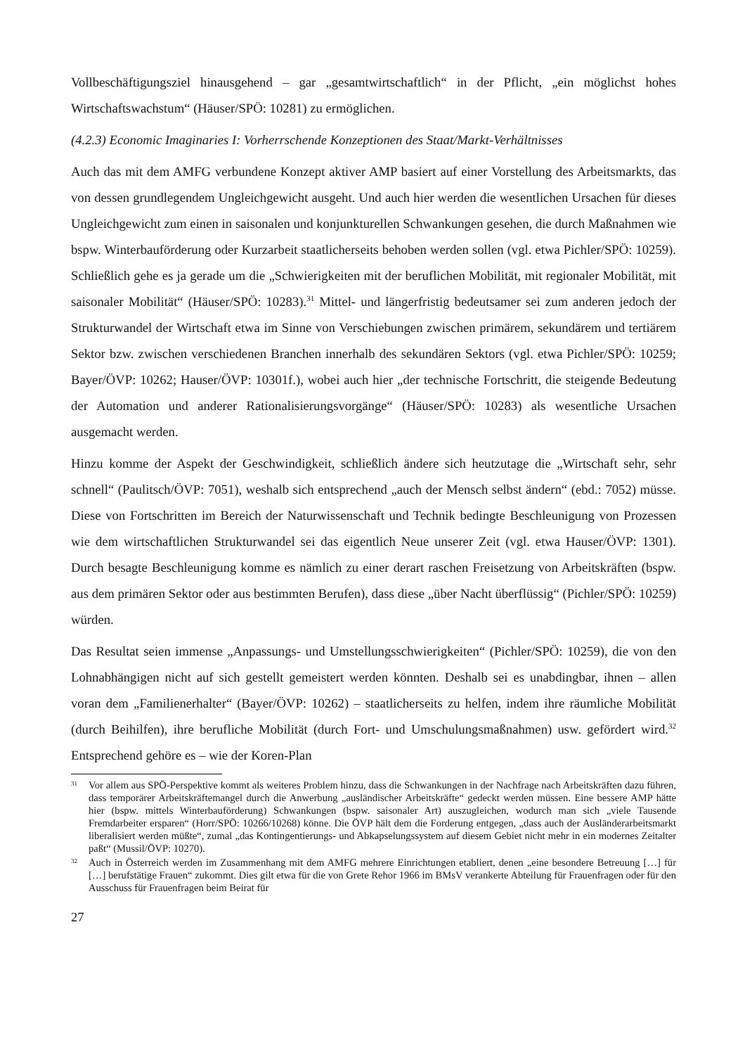Vollbeschäftigungsziel hinausgehend – gar „gesamtwirtschaftlich“ in der Pflicht, „ein möglichst hohes Wirtschaftswachstum“ (Häuser/SPÖ: 10281) zu ermöglichen.
(4.2.3) Economic Imaginaries I: Vorherrschende Konzeptionen des Staat/Markt-Verhältnisses
Auch das mit dem AMFG verbundene Konzept aktiver AMP basiert auf einer Vorstellung des Arbeitsmarkts, das von dessen grundlegendem Ungleichgewicht ausgeht. Und auch hier werden die wesentlichen Ursachen für dieses Ungleichgewicht zum einen in saisonalen und konjunkturellen Schwankungen gesehen, die durch Maßnahmen wie bspw. Winterbauförderung oder Kurzarbeit staatlicherseits behoben werden sollen (vgl. etwa Pichler/SPÖ: 10259). Schließlich gehe es ja gerade um die „Schwierigkeiten mit der beruflichen Mobilität, mit regionaler Mobilität, mit saisonaler Mobilität“ (Häuser/SPÖ: 10283).<sup>31</sup> Mittel- und längerfristig bedeutsamer sei zum anderen jedoch der Strukturwandel der Wirtschaft etwa im Sinne von Verschiebungen zwischen primärem, sekundärem und tertiärem Sektor bzw. zwischen verschiedenen Branchen innerhalb des sekundären Sektors (vgl. etwa Pichler/SPÖ: 10259; Bayer/ÖVP: 10262; Hauser/ÖVP: 10301f.), wobei auch hier „der technische Fortschritt, die steigende Bedeutung der Automation und anderer Rationalisierungsvorgänge“ (Häuser/SPÖ: 10283) als wesentliche Ursachen ausgemacht werden.
Hinzu komme der Aspekt der Geschwindigkeit, schließlich ändere sich heutzutage die „Wirtschaft sehr, sehr schnell“ (Paulitsch/ÖVP: 7051), weshalb sich entsprechend „auch der Mensch selbst ändern“ (ebd.: 7052) müsse. Diese von Fortschritten im Bereich der Naturwissenschaft und Technik bedingte Beschleunigung von Prozessen wie dem wirtschaftlichen Strukturwandel sei das eigentlich Neue unserer Zeit (vgl. etwa Hauser/ÖVP: 1301). Durch besagte Beschleunigung komme es nämlich zu einer derart raschen Freisetzung von Arbeitskräften (bspw. aus dem primären Sektor oder aus bestimmten Berufen), dass diese „über Nacht überflüssig“ (Pichler/SPÖ: 10259) würden.
Das Resultat seien immense „Anpassungs- und Umstellungsschwierigkeiten“ (Pichler/SPÖ: 10259), die von den Lohnabhängigen nicht auf sich gestellt gemeistert werden könnten. Deshalb sei es unabdingbar, ihnen – allen voran dem „Familienerhalter“ (Bayer/ÖVP: 10262) – staatlicherseits zu helfen, indem ihre räumliche Mobilität (durch Beihilfen), ihre berufliche Mobilität (durch Fort- und Umschulungsmaßnahmen) usw. gefördert wird.<sup>32</sup> Entsprechend gehöre es – wie der Koren-Plan
31 Vor allem aus SPÖ-Perspektive kommt als weiteres Problem hinzu, dass die Schwankungen in der Nachfrage nach Arbeitskräften dazu führen, dass temporärer Arbeitskräftemangel durch die Anwerbung „ausländischer Arbeitskräfte“ gedeckt werden müssen. Eine bessere AMP hätte hier (bspw. mittels Winterbauförderung) Schwankungen (bspw. saisonaler Art) auszugleichen, wodurch man sich „viele Tausende Fremdarbeiter ersparen“ (Horr/SPÖ: 10266/10268) könne. Die ÖVP hält dem die Forderung entgegen, „dass auch der Ausländerarbeitsmarkt liberalisiert werden müßte“, zumal „das Kontingentierungs- und Abkapselungssystem auf diesem Gebiet nicht mehr in ein modernes Zeitalter paßt“ (Mussil/ÖVP: 10270).
32 Auch in Österreich werden im Zusammenhang mit dem AMFG mehrere Einrichtungen etabliert, denen „eine besondere Betreuung […] für […] berufstätige Frauen“ zukommt. Dies gilt etwa für die von Grete Rehor 1966 im BMsV verankerte Abteilung für Frauenfragen oder für den Ausschuss für Frauenfragen beim Beirat für
27